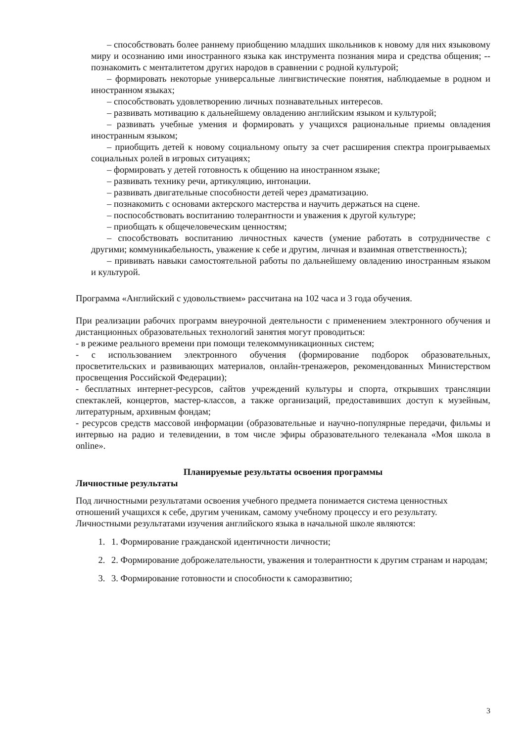– способствовать более раннему приобщению младших школьников к новому для них языковому миру и осознанию ими иностранного языка как инструмента познания мира и средства общения; --познакомить с менталитетом других народов в сравнении с родной культурой;
– формировать некоторые универсальные лингвистические понятия, наблюдаемые в родном и иностранном языках;
– способствовать удовлетворению личных познавательных интересов.
– развивать мотивацию к дальнейшему овладению английским языком и культурой;
– развивать учебные умения и формировать у учащихся рациональные приемы овладения иностранным языком;
– приобщить детей к новому социальному опыту за счет расширения спектра проигрываемых социальных ролей в игровых ситуациях;
– формировать у детей готовность к общению на иностранном языке;
– развивать технику речи, артикуляцию, интонации.
– развивать двигательные способности детей через драматизацию.
– познакомить с основами актерского мастерства и научить держаться на сцене.
– поспособствовать воспитанию толерантности и уважения к другой культуре;
– приобщать к общечеловеческим ценностям;
– способствовать воспитанию личностных качеств (умение работать в сотрудничестве с другими; коммуникабельность, уважение к себе и другим, личная и взаимная ответственность);
– прививать навыки самостоятельной работы по дальнейшему овладению иностранным языком и культурой.
Программа «Английский с удовольствием» рассчитана на 102 часа и 3 года обучения.
При реализации рабочих программ внеурочной деятельности с применением электронного обучения и дистанционных образовательных технологий занятия могут проводиться:
- в режиме реального времени при помощи телекоммуникационных систем;
- с использованием электронного обучения (формирование подборок образовательных, просветительских и развивающих материалов, онлайн-тренажеров, рекомендованных Министерством просвещения Российской Федерации);
- бесплатных интернет-ресурсов, сайтов учреждений культуры и спорта, открывших трансляции спектаклей, концертов, мастер-классов, а также организаций, предоставивших доступ к музейным, литературным, архивным фондам;
- ресурсов средств массовой информации (образовательные и научно-популярные передачи, фильмы и интервью на радио и телевидении, в том числе эфиры образовательного телеканала «Моя школа в online».
Планируемые результаты освоения программы
Личностные результаты
Под личностными результатами освоения учебного предмета понимается система ценностных отношений учащихся к себе, другим ученикам, самому учебному процессу и его результату. Личностными результатами изучения английского языка в начальной школе являются:
1. 1. Формирование гражданской идентичности личности;
2. 2. Формирование доброжелательности, уважения и толерантности к другим странам и народам;
3. 3. Формирование готовности и способности к саморазвитию;
3